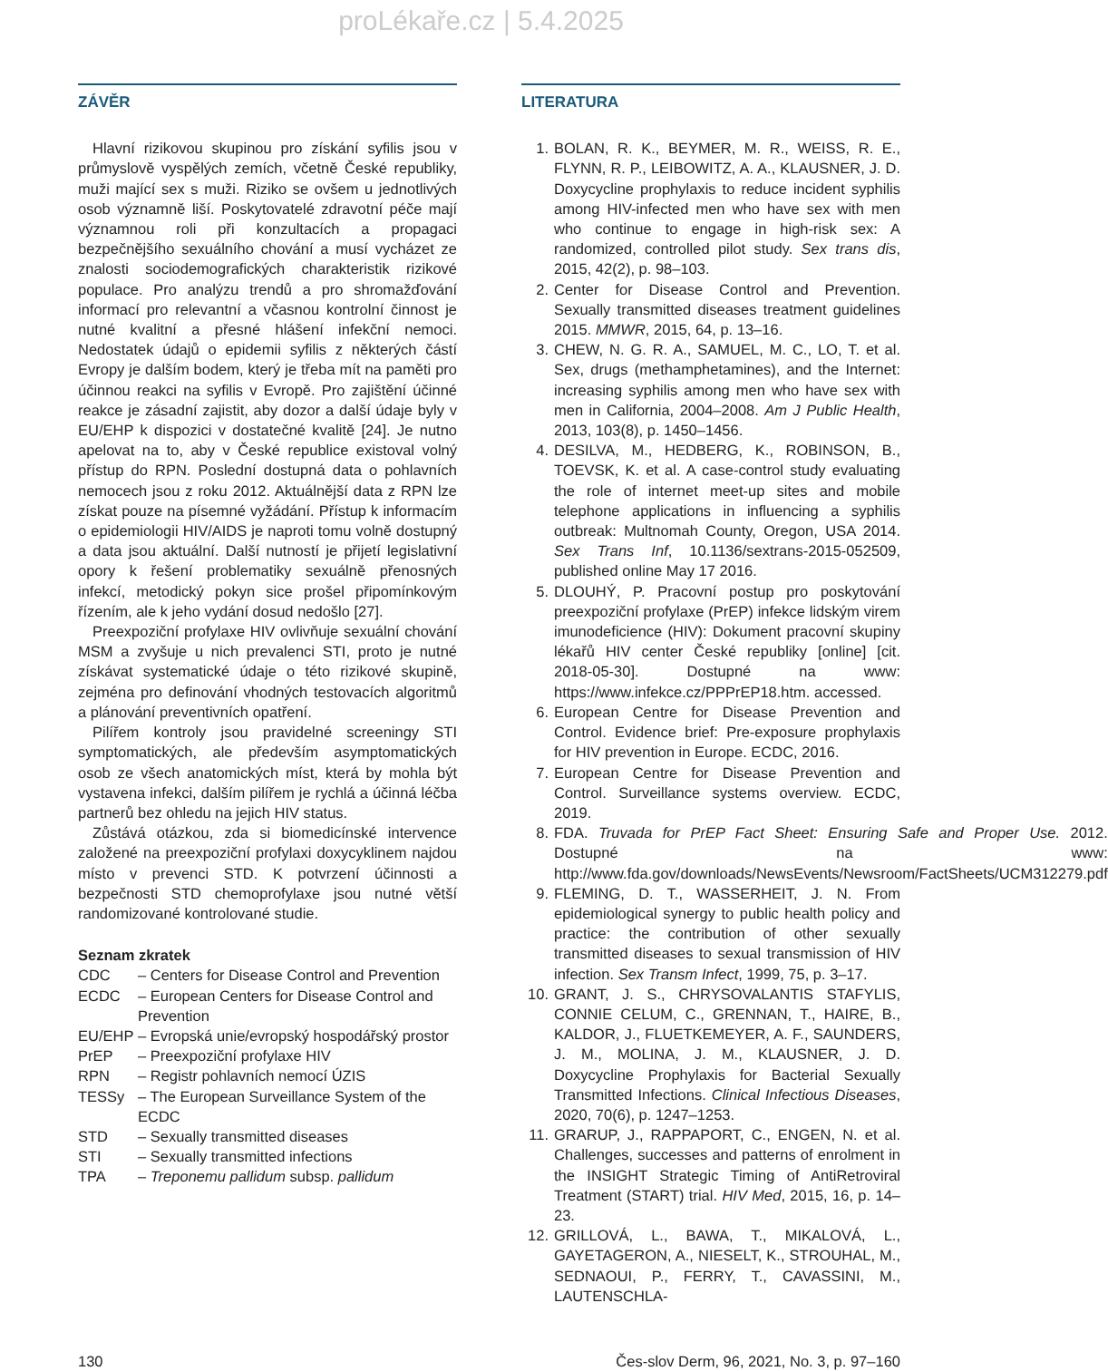proLékaře.cz | 5.4.2025
ZÁVĚR
Hlavní rizikovou skupinou pro získání syfilis jsou v průmyslově vyspělých zemích, včetně České republiky, muži mající sex s muži. Riziko se ovšem u jednotlivých osob významně liší. Poskytovatelé zdravotní péče mají významnou roli při konzultacích a propagaci bezpečnějšího sexuálního chování a musí vycházet ze znalosti sociodemografických charakteristik rizikové populace. Pro analýzu trendů a pro shromažďování informací pro relevantní a včasnou kontrolní činnost je nutné kvalitní a přesné hlášení infekční nemoci. Nedostatek údajů o epidemii syfilis z některých částí Evropy je dalším bodem, který je třeba mít na paměti pro účinnou reakci na syfilis v Evropě. Pro zajištění účinné reakce je zásadní zajistit, aby dozor a další údaje byly v EU/EHP k dispozici v dostatečné kvalitě [24]. Je nutno apelovat na to, aby v České republice existoval volný přístup do RPN. Poslední dostupná data o pohlavních nemocech jsou z roku 2012. Aktuálnější data z RPN lze získat pouze na písemné vyžádání. Přístup k informacím o epidemiologii HIV/AIDS je naproti tomu volně dostupný a data jsou aktuální. Další nutností je přijetí legislativní opory k řešení problematiky sexuálně přenosných infekcí, metodický pokyn sice prošel připomínkovým řízením, ale k jeho vydání dosud nedošlo [27].
Preexpoziční profylaxe HIV ovlivňuje sexuální chování MSM a zvyšuje u nich prevalenci STI, proto je nutné získávat systematické údaje o této rizikové skupině, zejména pro definování vhodných testovacích algoritmů a plánování preventivních opatření.
Pilířem kontroly jsou pravidelné screeningy STI symptomatických, ale především asymptomatických osob ze všech anatomických míst, která by mohla být vystavena infekci, dalším pilířem je rychlá a účinná léčba partnerů bez ohledu na jejich HIV status.
Zůstává otázkou, zda si biomedicínské intervence založené na preexpoziční profylaxi doxycyklinem najdou místo v prevenci STD. K potvrzení účinnosti a bezpečnosti STD chemoprofylaxe jsou nutné větší randomizované kontrolované studie.
Seznam zkratek
CDC – Centers for Disease Control and Prevention
ECDC – European Centers for Disease Control and Prevention
EU/EHP – Evropská unie/evropský hospodářský prostor
PrEP – Preexpoziční profylaxe HIV
RPN – Registr pohlavních nemocí ÚZIS
TESSy – The European Surveillance System of the ECDC
STD – Sexually transmitted diseases
STI – Sexually transmitted infections
TPA – Treponemu pallidum subsp. pallidum
LITERATURA
1. BOLAN, R. K., BEYMER, M. R., WEISS, R. E., FLYNN, R. P., LEIBOWITZ, A. A., KLAUSNER, J. D. Doxycycline prophylaxis to reduce incident syphilis among HIV-infected men who have sex with men who continue to engage in high-risk sex: A randomized, controlled pilot study. Sex trans dis, 2015, 42(2), p. 98–103.
2. Center for Disease Control and Prevention. Sexually transmitted diseases treatment guidelines 2015. MMWR, 2015, 64, p. 13–16.
3. CHEW, N. G. R. A., SAMUEL, M. C., LO, T. et al. Sex, drugs (methamphetamines), and the Internet: increasing syphilis among men who have sex with men in California, 2004–2008. Am J Public Health, 2013, 103(8), p. 1450–1456.
4. DESILVA, M., HEDBERG, K., ROBINSON, B., TOEVSK, K. et al. A case-control study evaluating the role of internet meet-up sites and mobile telephone applications in influencing a syphilis outbreak: Multnomah County, Oregon, USA 2014. Sex Trans Inf, 10.1136/sextrans-2015-052509, published online May 17 2016.
5. DLOUHÝ, P. Pracovní postup pro poskytování preexpoziční profylaxe (PrEP) infekce lidským virem imunodeficience (HIV): Dokument pracovní skupiny lékařů HIV center České republiky [online] [cit. 2018-05-30]. Dostupné na www: https://www.infekce.cz/PPPrEP18.htm. accessed.
6. European Centre for Disease Prevention and Control. Evidence brief: Pre-exposure prophylaxis for HIV prevention in Europe. ECDC, 2016.
7. European Centre for Disease Prevention and Control. Surveillance systems overview. ECDC, 2019.
8. FDA. Truvada for PrEP Fact Sheet: Ensuring Safe and Proper Use. 2012. Dostupné na www: http://www.fda.gov/downloads/NewsEvents/Newsroom/FactSheets/UCM312279.pdf
9. FLEMING, D. T., WASSERHEIT, J. N. From epidemiological synergy to public health policy and practice: the contribution of other sexually transmitted diseases to sexual transmission of HIV infection. Sex Transm Infect, 1999, 75, p. 3–17.
10. GRANT, J. S., CHRYSOVALANTIS STAFYLIS, CONNIE CELUM, C., GRENNAN, T., HAIRE, B., KALDOR, J., FLUETKEMEYER, A. F., SAUNDERS, J. M., MOLINA, J. M., KLAUSNER, J. D. Doxycycline Prophylaxis for Bacterial Sexually Transmitted Infections. Clinical Infectious Diseases, 2020, 70(6), p. 1247–1253.
11. GRARUP, J., RAPPAPORT, C., ENGEN, N. et al. Challenges, successes and patterns of enrolment in the INSIGHT Strategic Timing of AntiRetroviral Treatment (START) trial. HIV Med, 2015, 16, p. 14–23.
12. GRILLOVÁ, L., BAWA, T., MIKALOVÁ, L., GAYETAGERON, A., NIESELT, K., STROUHAL, M., SEDNAOUI, P., FERRY, T., CAVASSINI, M., LAUTENSCHLA-
130 Čes-slov Derm, 96, 2021, No. 3, p. 97–160